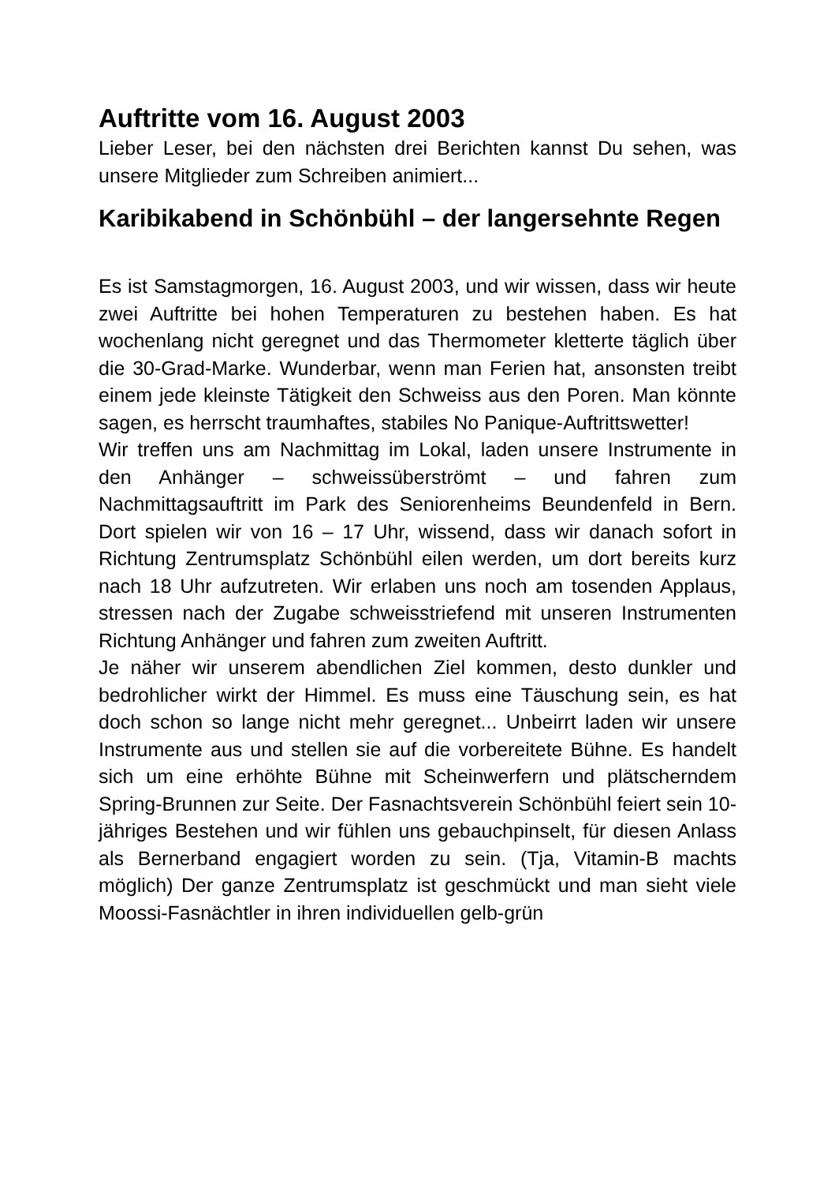Auftritte vom 16. August 2003
Lieber Leser, bei den nächsten drei Berichten kannst Du sehen, was unsere Mitglieder zum Schreiben animiert...
Karibikabend in Schönbühl – der langersehnte Regen
Es ist Samstagmorgen, 16. August 2003, und wir wissen, dass wir heute zwei Auftritte bei hohen Temperaturen zu bestehen haben. Es hat wochenlang nicht geregnet und das Thermometer kletterte täglich über die 30-Grad-Marke. Wunderbar, wenn man Ferien hat, ansonsten treibt einem jede kleinste Tätigkeit den Schweiss aus den Poren. Man könnte sagen, es herrscht traumhaftes, stabiles No Panique-Auftrittswetter!
Wir treffen uns am Nachmittag im Lokal, laden unsere Instrumente in den Anhänger – schweissüberströmt – und fahren zum Nachmittagsauftritt im Park des Seniorenheims Beundenfeld in Bern. Dort spielen wir von 16 – 17 Uhr, wissend, dass wir danach sofort in Richtung Zentrumsplatz Schönbühl eilen werden, um dort bereits kurz nach 18 Uhr aufzutreten. Wir erlaben uns noch am tosenden Applaus, stressen nach der Zugabe schweisstriefend mit unseren Instrumenten Richtung Anhänger und fahren zum zweiten Auftritt.
Je näher wir unserem abendlichen Ziel kommen, desto dunkler und bedrohlicher wirkt der Himmel. Es muss eine Täuschung sein, es hat doch schon so lange nicht mehr geregnet... Unbeirrt laden wir unsere Instrumente aus und stellen sie auf die vorbereitete Bühne. Es handelt sich um eine erhöhte Bühne mit Scheinwerfern und plätscherndem Spring-Brunnen zur Seite. Der Fasnachtsverein Schönbühl feiert sein 10-jähriges Bestehen und wir fühlen uns gebauchpinselt, für diesen Anlass als Bernerband engagiert worden zu sein. (Tja, Vitamin-B machts möglich) Der ganze Zentrumsplatz ist geschmückt und man sieht viele Moossi-Fasnächtler in ihren individuellen gelb-grün